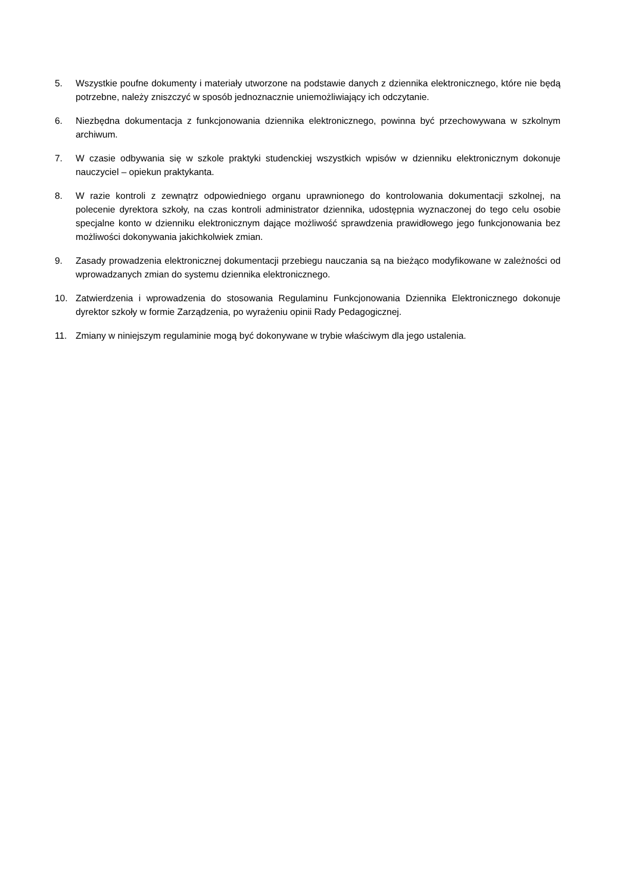5. Wszystkie poufne dokumenty i materiały utworzone na podstawie danych z dziennika elektronicznego, które nie będą potrzebne, należy zniszczyć w sposób jednoznacznie uniemożliwiający ich odczytanie.
6. Niezbędna dokumentacja z funkcjonowania dziennika elektronicznego, powinna być przechowywana w szkolnym archiwum.
7. W czasie odbywania się w szkole praktyki studenckiej wszystkich wpisów w dzienniku elektronicznym dokonuje nauczyciel – opiekun praktykanta.
8. W razie kontroli z zewnątrz odpowiedniego organu uprawnionego do kontrolowania dokumentacji szkolnej, na polecenie dyrektora szkoły, na czas kontroli administrator dziennika, udostępnia wyznaczonej do tego celu osobie specjalne konto w dzienniku elektronicznym dające możliwość sprawdzenia prawidłowego jego funkcjonowania bez możliwości dokonywania jakichkolwiek zmian.
9. Zasady prowadzenia elektronicznej dokumentacji przebiegu nauczania są na bieżąco modyfikowane w zależności od wprowadzanych zmian do systemu dziennika elektronicznego.
10. Zatwierdzenia i wprowadzenia do stosowania Regulaminu Funkcjonowania Dziennika Elektronicznego dokonuje dyrektor szkoły w formie Zarządzenia, po wyrażeniu opinii Rady Pedagogicznej.
11. Zmiany w niniejszym regulaminie mogą być dokonywane w trybie właściwym dla jego ustalenia.